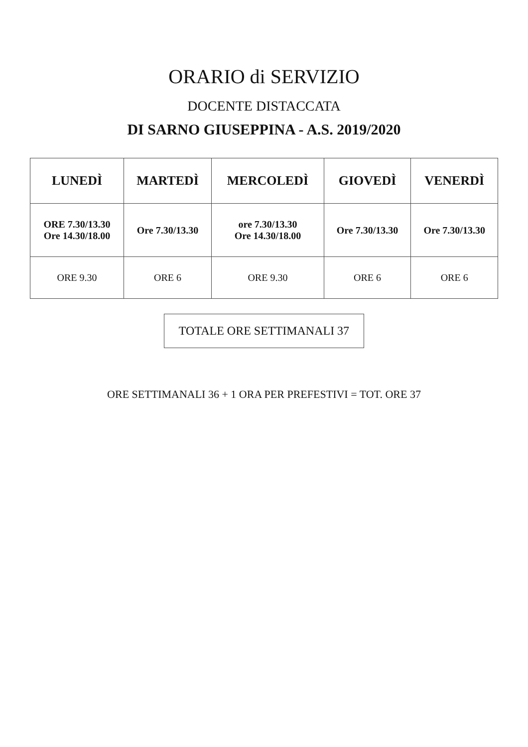ORARIO di SERVIZIO
DOCENTE DISTACCATA
DI SARNO GIUSEPPINA - A.S. 2019/2020
| LUNEDÌ | MARTEDÌ | MERCOLEDÌ | GIOVEDÌ | VENERDÌ |
| --- | --- | --- | --- | --- |
| ORE 7.30/13.30 Ore 14.30/18.00 | Ore 7.30/13.30 | ore 7.30/13.30 Ore 14.30/18.00 | Ore 7.30/13.30 | Ore 7.30/13.30 |
| ORE 9.30 | ORE 6 | ORE 9.30 | ORE 6 | ORE 6 |
TOTALE ORE SETTIMANALI 37
ORE SETTIMANALI 36 + 1 ORA PER PREFESTIVI = TOT. ORE 37